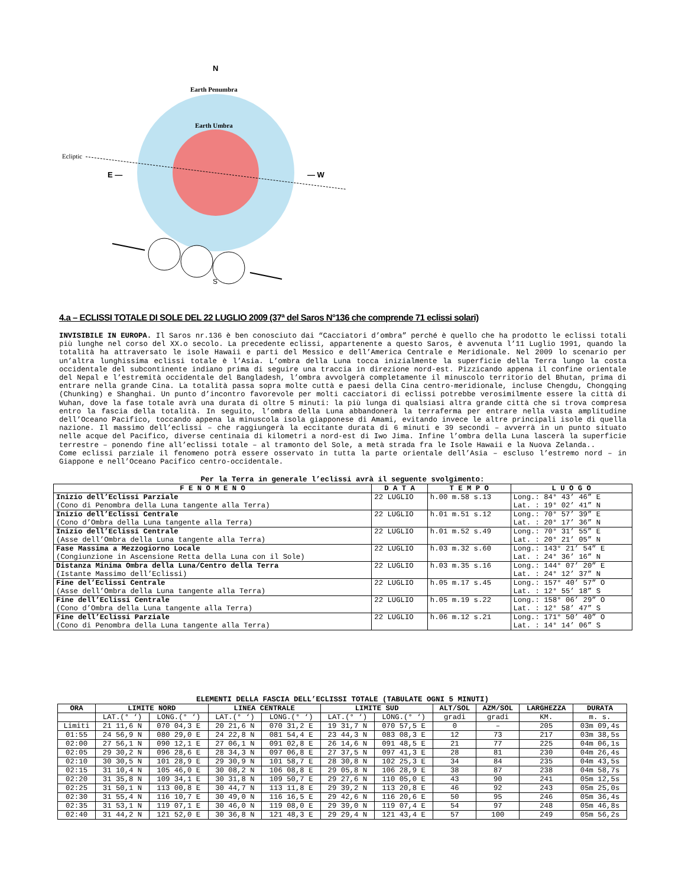N
Earth Penumbra
Earth Umbra
Ecliptic
E —
— W
S
4.a – ECLISSI TOTALE DI SOLE DEL 22 LUGLIO 2009 (37ª del Saros N°136 che comprende 71 eclissi solari)
INVISIBILE IN EUROPA. Il Saros nr.136 è ben conosciuto dai “Cacciatori d’ombra” perché è quello che ha prodotto le eclissi totali più lunghe nel corso del XX.o secolo. La precedente eclissi, appartenente a questo Saros, è avvenuta l’11 Luglio 1991, quando la totalità ha attraversato le isole Hawaii e parti del Messico e dell’America Centrale e Meridionale. Nel 2009 lo scenario per un’altra lunghissima eclissi totale è l’Asia. L’ombra della Luna tocca inizialmente la superficie della Terra lungo la costa occidentale del subcontinente indiano prima di seguire una traccia in direzione nord-est. Pizzicando appena il confine orientale del Nepal e l’estremità occidentale del Bangladesh, l’ombra avvolgerà completamente il minuscolo territorio del Bhutan, prima di entrare nella grande Cina. La totalità passa sopra molte cuttà e paesi della Cina centro-meridionale, incluse Chengdu, Chongqing (Chunking) e Shanghai. Un punto d’incontro favorevole per molti cacciatori di eclissi potrebbe verosimilmente essere la città di Wuhan, dove la fase totale avrà una durata di oltre 5 minuti: la più lunga di qualsiasi altra grande città che si trova compresa entro la fascia della totalità. In seguito, l’ombra della Luna abbandonerà la terraferma per entrare nella vasta amplitudine dell’Oceano Pacifico, toccando appena la minuscola isola giapponese di Amami, evitando invece le altre principali isole di quella nazione. Il massimo dell’eclissi – che raggiungerà la eccitante durata di 6 minuti e 39 secondi – avverrà in un punto situato nelle acque del Pacifico, diverse centinaia di kilometri a nord-est di Iwo Jima. Infine l’ombra della Luna lascerà la superficie terrestre – ponendo fine all’eclissi totale – al tramonto del Sole, a metà strada fra le Isole Hawaii e la Nuova Zelanda..
Come eclissi parziale il fenomeno potrà essere osservato in tutta la parte orientale dell’Asia – escluso l’estremo nord – in Giappone e nell’Oceano Pacifico centro-occidentale.
Per la Terra in generale l’eclissi avrà il seguente svolgimento:
| F E N O M E N O | D A T A | T E M P O | L U O G O |
| --- | --- | --- | --- |
| Inizio dell’Eclissi Parziale (Cono di Penombra della Luna tangente alla Terra) | 22 LUGLIO | h.00 m.58 s.13 | Long.: 84° 43’ 46” E Lat. : 19° 02’ 41” N |
| Inizio dell’Eclissi Centrale (Cono d’Ombra della Luna tangente alla Terra) | 22 LUGLIO | h.01 m.51 s.12 | Long.: 70° 57’ 39” E Lat. : 20° 17’ 36” N |
| Inizio dell’Eclissi Centrale (Asse dell’Ombra della Luna tangente alla Terra) | 22 LUGLIO | h.01 m.52 s.49 | Long.: 70° 31’ 55” E Lat. : 20° 21’ 05” N |
| Fase Massima a Mezzogiorno Locale (Congiunzione in Ascensione Retta della Luna con il Sole) | 22 LUGLIO | h.03 m.32 s.60 | Long.: 143° 21’ 54” E Lat. : 24° 36’ 16” N |
| Distanza Minima Ombra della Luna/Centro della Terra (Istante Massimo dell’Eclissi) | 22 LUGLIO | h.03 m.35 s.16 | Long.: 144° 07’ 20” E Lat. : 24° 12’ 37” N |
| Fine del’Eclissi Centrale (Asse dell’Ombra della Luna tangente alla Terra) | 22 LUGLIO | h.05 m.17 s.45 | Long.: 157° 40’ 57” O Lat. : 12° 55’ 18” S |
| Fine dell’Eclissi Centrale (Cono d’Ombra della Luna tangente alla Terra) | 22 LUGLIO | h.05 m.19 s.22 | Long.: 158° 06’ 29” O Lat. : 12° 58’ 47” S |
| Fine dell’Eclissi Parziale (Cono di Penombra della Luna tangente alla Terra) | 22 LUGLIO | h.06 m.12 s.21 | Long.: 171° 50’ 40” O Lat. : 14° 14’ 06” S |
ELEMENTI DELLA FASCIA DELL’ECLISSI TOTALE (TABULATE OGNI 5 MINUTI)
| ORA | LIMITE NORD | | LINEA CENTRALE | | LIMITE SUD | | ALT/SOL | AZM/SOL | LARGHEZZA | DURATA |
| --- | --- | --- | --- | --- | --- | --- | --- | --- | --- | --- |
| | LAT.(° ‘) | LONG.(° ‘) | LAT.(° ‘) | LONG.(° ‘) | LAT.(° ‘) | LONG.(° ‘) | gradi | gradi | KM. | m. s. |
| Limiti | 21 11,6 N | 070 04,3 E | 20 21,6 N | 070 31,2 E | 19 31,7 N | 070 57,5 E | 0 | – | 205 | 03m 09,4s |
| 01:55 | 24 56,9 N | 080 29,0 E | 24 22,8 N | 081 54,4 E | 23 44,3 N | 083 08,3 E | 12 | 73 | 217 | 03m 38,5s |
| 02:00 | 27 56,1 N | 090 12,1 E | 27 06,1 N | 091 02,8 E | 26 14,6 N | 091 48,5 E | 21 | 77 | 225 | 04m 06,1s |
| 02:05 | 29 30,2 N | 096 28,6 E | 28 34,3 N | 097 06,8 E | 27 37,5 N | 097 41,3 E | 28 | 81 | 230 | 04m 26,4s |
| 02:10 | 30 30,5 N | 101 28,9 E | 29 30,9 N | 101 58,7 E | 28 30,8 N | 102 25,3 E | 34 | 84 | 235 | 04m 43,5s |
| 02:15 | 31 10,4 N | 105 46,0 E | 30 08,2 N | 106 08,8 E | 29 05,8 N | 106 28,9 E | 38 | 87 | 238 | 04m 58,7s |
| 02:20 | 31 35,8 N | 109 34,1 E | 30 31,8 N | 109 50,7 E | 29 27,6 N | 110 05,0 E | 43 | 90 | 241 | 05m 12,5s |
| 02:25 | 31 50,1 N | 113 00,8 E | 30 44,7 N | 113 11,8 E | 29 39,2 N | 113 20,8 E | 46 | 92 | 243 | 05m 25,0s |
| 02:30 | 31 55,4 N | 116 10,7 E | 30 49,0 N | 116 16,5 E | 29 42,6 N | 116 20,6 E | 50 | 95 | 246 | 05m 36,4s |
| 02:35 | 31 53,1 N | 119 07,1 E | 30 46,0 N | 119 08,0 E | 29 39,0 N | 119 07,4 E | 54 | 97 | 248 | 05m 46,8s |
| 02:40 | 31 44,2 N | 121 52,0 E | 30 36,8 N | 121 48,3 E | 29 29,4 N | 121 43,4 E | 57 | 100 | 249 | 05m 56,2s |